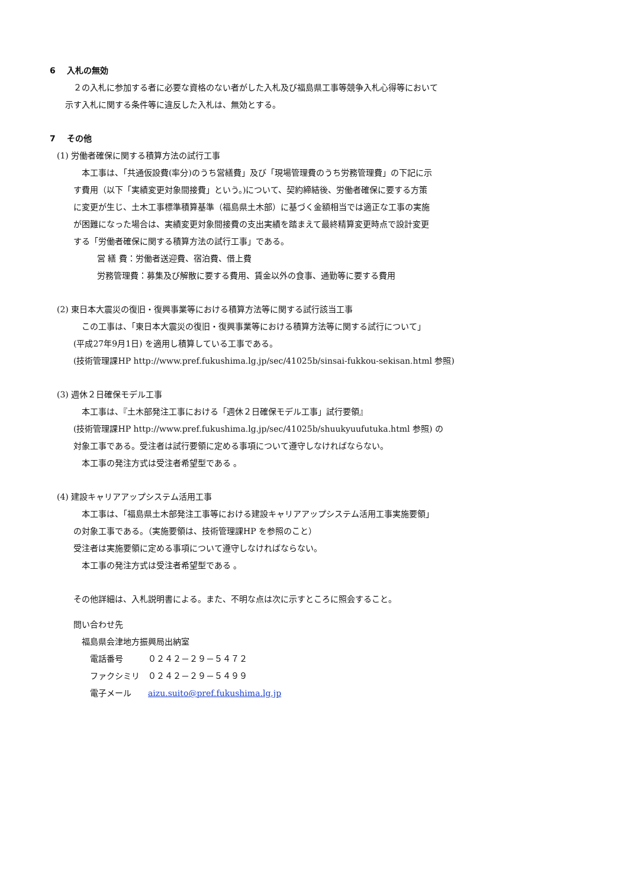6　 入札の無効
　２の入札に参加する者に必要な資格のない者がした入札及び福島県工事等競争入札心得等において
示す入札に関する条件等に違反した入札は、無効とする。
7　 その他
(1) 労働者確保に関する積算方法の試行工事
　本工事は、「共通仮設費(率分)のうち営繕費」及び「現場管理費のうち労務管理費」の下記に示
す費用（以下「実績変更対象間接費」という。)について、契約締結後、労働者確保に要する方策
に変更が生じ、土木工事標準積算基準（福島県土木部）に基づく金額相当では適正な工事の実施
が困難になった場合は、実績変更対象間接費の支出実績を踏まえて最終精算変更時点で設計変更
する「労働者確保に関する積算方法の試行工事」である。
営 繕 費：労働者送迎費、宿泊費、借上費
労務管理費：募集及び解散に要する費用、賃金以外の食事、通勤等に要する費用
(2) 東日本大震災の復旧・復興事業等における積算方法等に関する試行該当工事
　この工事は、「東日本大震災の復旧・復興事業等における積算方法等に関する試行について」
(平成27年9月1日) を適用し積算している工事である。
(技術管理課HP http://www.pref.fukushima.lg.jp/sec/41025b/sinsai-fukkou-sekisan.html 参照)
(3) 週休２日確保モデル工事
　本工事は、『土木部発注工事における「週休２日確保モデル工事」試行要領』
(技術管理課HP http://www.pref.fukushima.lg.jp/sec/41025b/shuukyuufutuka.html 参照) の
対象工事である。受注者は試行要領に定める事項について遵守しなければならない。
　本工事の発注方式は受注者希望型である 。
(4) 建設キャリアアップシステム活用工事
　本工事は、「福島県土木部発注工事等における建設キャリアアップシステム活用工事実施要領」
の対象工事である。（実施要領は、技術管理課HP を参照のこと）
受注者は実施要領に定める事項について遵守しなければならない。
　本工事の発注方式は受注者希望型である 。
その他詳細は、入札説明書による。また、不明な点は次に示すところに照会すること。
問い合わせ先
福島県会津地方振興局出納室
電話番号　　　０２４２－２９－５４７２
ファクシミリ　０２４２－２９－５４９９
電子メール　　aizu.suito@pref.fukushima.lg.jp